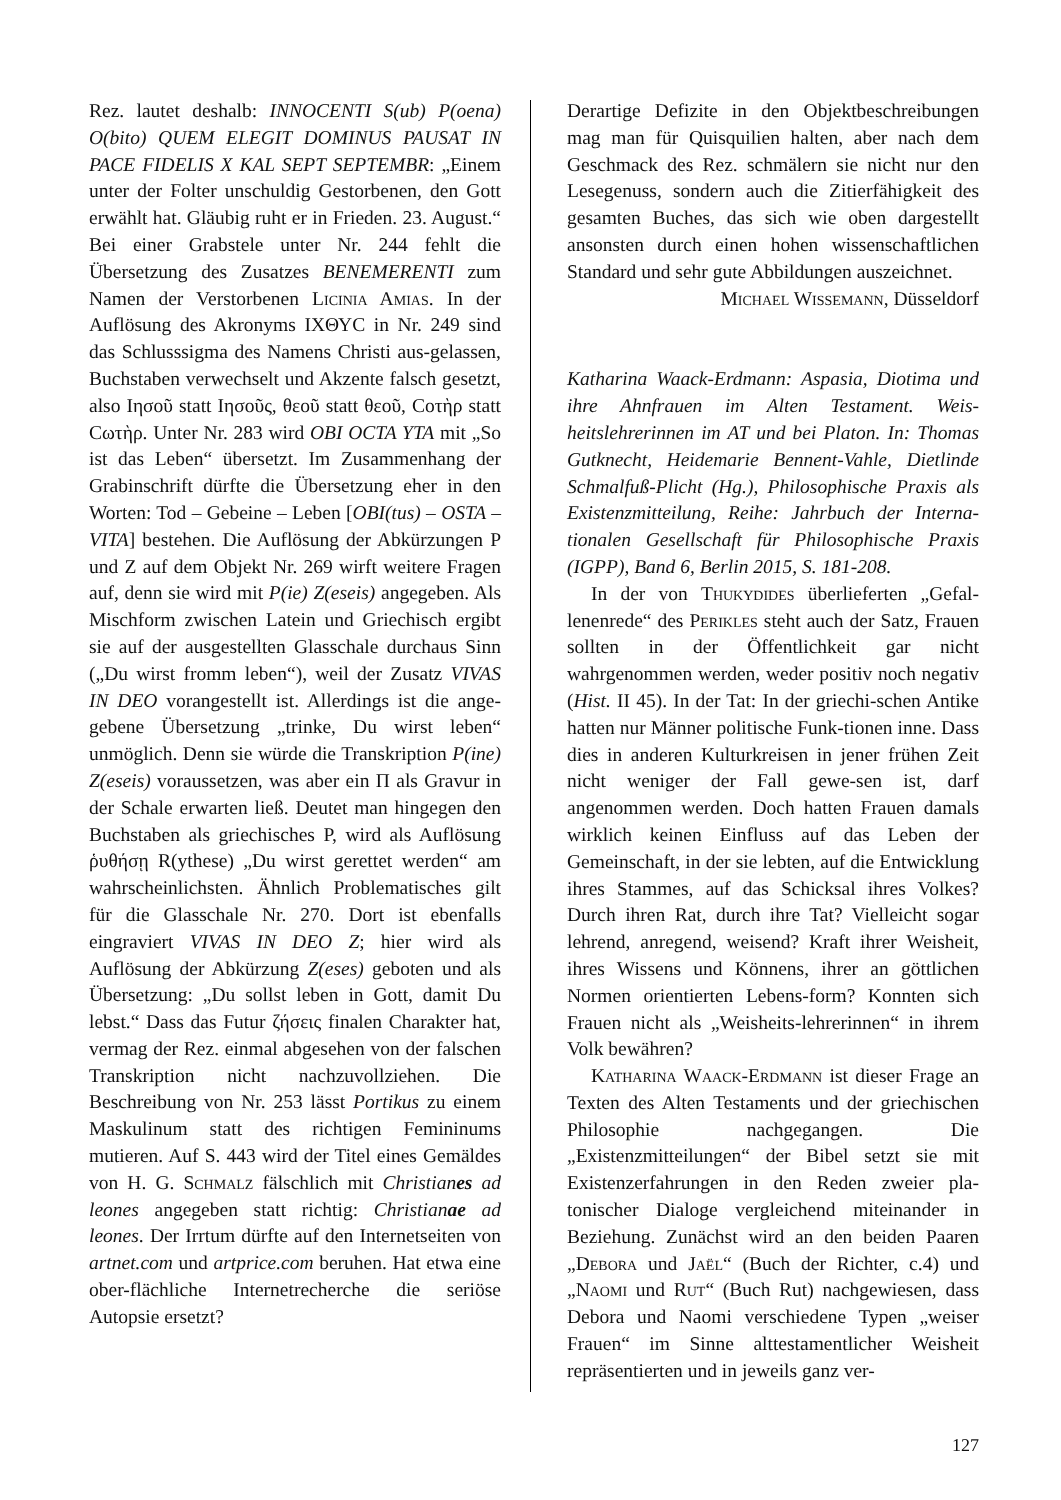Rez. lautet deshalb: INNOCENTI S(ub) P(oena) O(bito) QUEM ELEGIT DOMINUS PAUSAT IN PACE FIDELIS X KAL SEPT SEPTEMBR: „Einem unter der Folter unschuldig Gestorbenen, den Gott erwählt hat. Gläubig ruht er in Frieden. 23. August.“ Bei einer Grabstele unter Nr. 244 fehlt die Übersetzung des Zusatzes BENEMERENTI zum Namen der Verstorbenen Licinia Amias. In der Auflösung des Akronyms ΙΧΘΥC in Nr. 249 sind das Schlusssigma des Namens Christi aus-gelassen, Buchstaben verwechselt und Akzente falsch gesetzt, also Ιησοῦ statt Ιησοῦς, θεοῦ statt θεοῦ, Cοτὴρ statt Cωτὴρ. Unter Nr. 283 wird OBI OCTA YTA mit „So ist das Leben“ übersetzt. Im Zusammenhang der Grabinschrift dürfte die Übersetzung eher in den Worten: Tod – Gebeine – Leben [OBI(tus) – OSTA – VITA] bestehen. Die Auflösung der Abkürzungen P und Z auf dem Objekt Nr. 269 wirft weitere Fragen auf, denn sie wird mit P(ie) Z(eseis) angegeben. Als Mischform zwischen Latein und Griechisch ergibt sie auf der ausgestellten Glasschale durchaus Sinn („Du wirst fromm leben“), weil der Zusatz VIVAS IN DEO vorangestellt ist. Allerdings ist die ange-gebene Übersetzung „trinke, Du wirst leben“ unmöglich. Denn sie würde die Transkription P(ine) Z(eseis) voraussetzen, was aber ein Π als Gravur in der Schale erwarten ließ. Deutet man hingegen den Buchstaben als griechisches P, wird als Auflösung ῥυθήσῃ R(ythese) „Du wirst gerettet werden“ am wahrscheinlichsten. Ähnlich Problematisches gilt für die Glasschale Nr. 270. Dort ist ebenfalls eingraviert VIVAS IN DEO Z; hier wird als Auflösung der Abkürzung Z(eses) geboten und als Übersetzung: „Du sollst leben in Gott, damit Du lebst.“ Dass das Futur ζήσεις finalen Charakter hat, vermag der Rez. einmal abgesehen von der falschen Transkription nicht nachzuvollziehen. Die Beschreibung von Nr. 253 lässt Portikus zu einem Maskulinum statt des richtigen Femininums mutieren. Auf S. 443 wird der Titel eines Gemäldes von H. G. Schmalz fälschlich mit Christianes ad leones angegeben statt richtig: Christianae ad leones. Der Irrtum dürfte auf den Internetseiten von artnet.com und artprice.com beruhen. Hat etwa eine ober-flächliche Internetrecherche die seriöse Autopsie ersetzt?
Derartige Defizite in den Objektbeschreibungen mag man für Quisquilien halten, aber nach dem Geschmack des Rez. schmälern sie nicht nur den Lesegenuss, sondern auch die Zitierfähigkeit des gesamten Buches, das sich wie oben dargestellt ansonsten durch einen hohen wissenschaftlichen Standard und sehr gute Abbildungen auszeichnet.
Michael Wissemann, Düsseldorf
Katharina Waack-Erdmann: Aspasia, Diotima und ihre Ahnfrauen im Alten Testament. Weis-heitslehrerinnen im AT und bei Platon. In: Thomas Gutknecht, Heidemarie Bennent-Vahle, Dietlinde Schmalfuß-Plicht (Hg.), Philosophische Praxis als Existenzmitteilung, Reihe: Jahrbuch der Interna-tionalen Gesellschaft für Philosophische Praxis (IGPP), Band 6, Berlin 2015, S. 181-208.
In der von Thukydides überlieferten „Gefal-lenenrede“ des Perikles steht auch der Satz, Frauen sollten in der Öffentlichkeit gar nicht wahrgenommen werden, weder positiv noch negativ (Hist. II 45). In der Tat: In der griechi-schen Antike hatten nur Männer politische Funk-tionen inne. Dass dies in anderen Kulturkreisen in jener frühen Zeit nicht weniger der Fall gewe-sen ist, darf angenommen werden. Doch hatten Frauen damals wirklich keinen Einfluss auf das Leben der Gemeinschaft, in der sie lebten, auf die Entwicklung ihres Stammes, auf das Schicksal ihres Volkes? Durch ihren Rat, durch ihre Tat? Vielleicht sogar lehrend, anregend, weisend? Kraft ihrer Weisheit, ihres Wissens und Könnens, ihrer an göttlichen Normen orientierten Lebens-form? Konnten sich Frauen nicht als „Weisheits-lehrerinnen“ in ihrem Volk bewähren?
Katharina Waack-Erdmann ist dieser Frage an Texten des Alten Testaments und der griechischen Philosophie nachgegangen. Die „Existenzmitteilungen“ der Bibel setzt sie mit Existenzerfahrungen in den Reden zweier pla-tonischer Dialoge vergleichend miteinander in Beziehung. Zunächst wird an den beiden Paaren „Debora und Jaël“ (Buch der Richter, c.4) und „Naomi und Rut“ (Buch Rut) nachgewiesen, dass Debora und Naomi verschiedene Typen „weiser Frauen“ im Sinne alttestamentlicher Weisheit repräsentierten und in jeweils ganz ver-
127